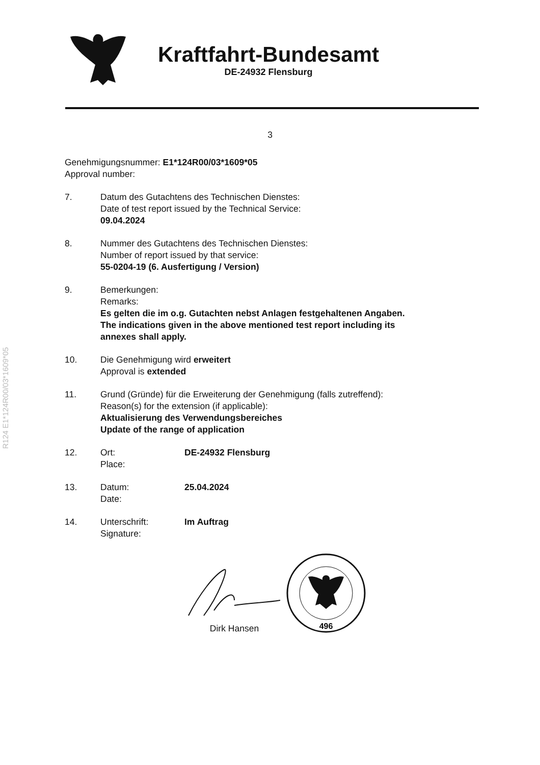R124 E1*124R00/03*1609*05
Kraftfahrt-Bundesamt
DE-24932 Flensburg
3
Genehmigungsnummer: E1*124R00/03*1609*05
Approval number:
7. Datum des Gutachtens des Technischen Dienstes:
Date of test report issued by the Technical Service:
09.04.2024
8. Nummer des Gutachtens des Technischen Dienstes:
Number of report issued by that service:
55-0204-19 (6. Ausfertigung / Version)
9. Bemerkungen:
Remarks:
Es gelten die im o.g. Gutachten nebst Anlagen festgehaltenen Angaben.
The indications given in the above mentioned test report including its
annexes shall apply.
10. Die Genehmigung wird erweitert
Approval is extended
11. Grund (Gründe) für die Erweiterung der Genehmigung (falls zutreffend):
Reason(s) for the extension (if applicable):
Aktualisierung des Verwendungsbereiches
Update of the range of application
12. Ort:
Place:
DE-24932 Flensburg
13. Datum:
Date:
25.04.2024
14. Unterschrift:
Signature:
Im Auftrag
Dirk Hansen
496